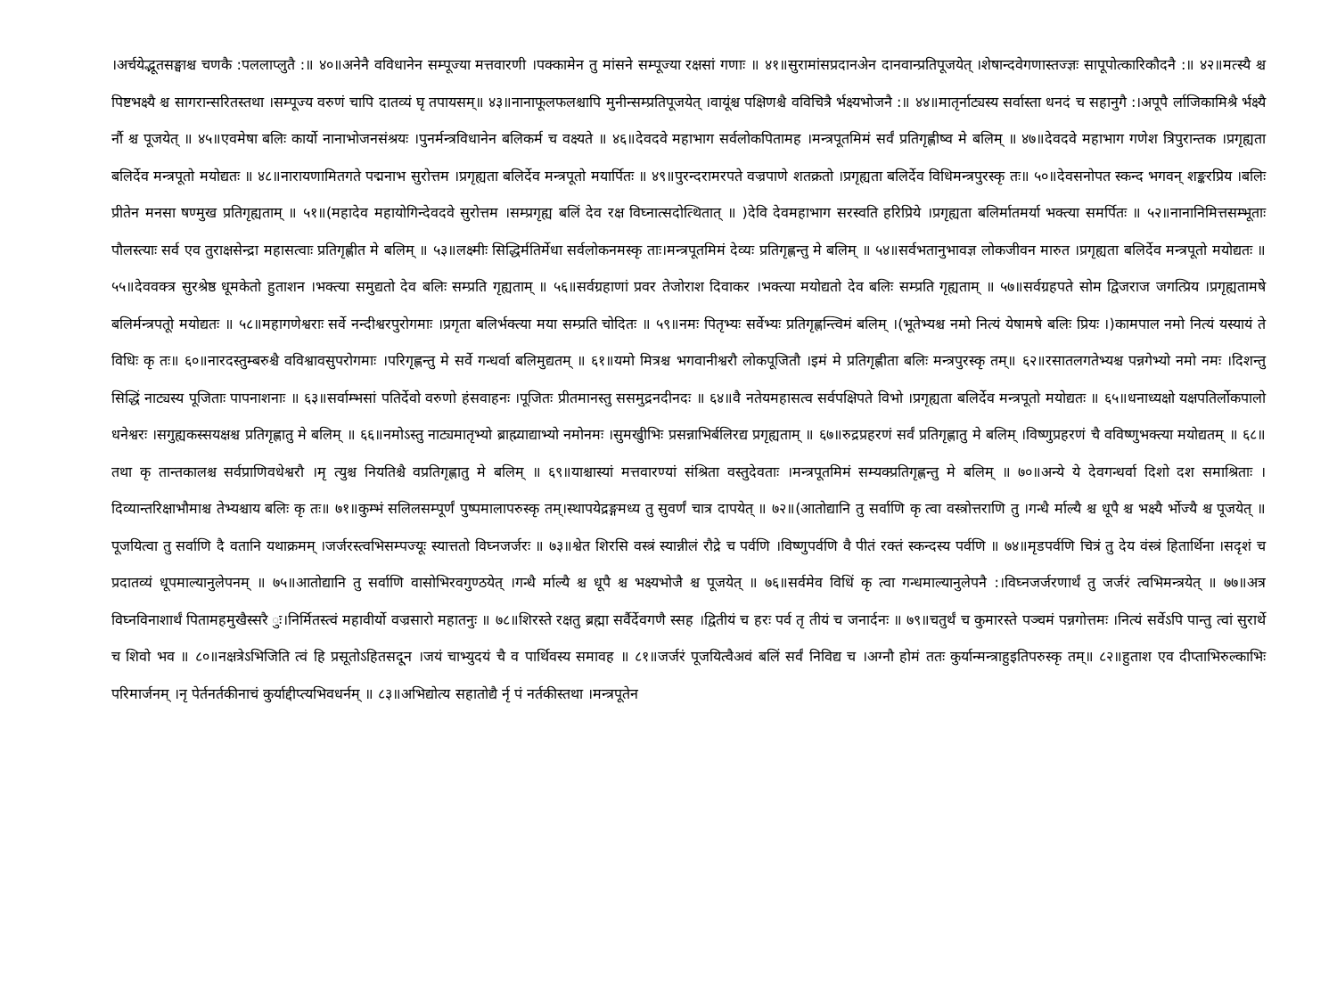।अर्चयेद्भूतसङ्घाश्च चणकै :पललाप्लुतै :॥ ४०॥अनेनै वविधानेन सम्पूज्या मत्तवारणी ।पक्कामेन तु मांसने सम्पूज्या रक्षसां गणाः ॥ ४१॥सुरामांसप्रदानअेन दानवान्प्रतिपूजयेत् ।शेषान्दवेगणास्तज्ज्ञः सापूपोत्कारिकौदनै :॥ ४२॥मत्स्यै श्च पिष्टभक्ष्यै श्च सागरान्सरितस्तथा ।सम्पूज्य वरुणं चापि दातव्यं घृ तपायसम्॥ ४३॥नानाफूलफलश्चापि मुनीन्सम्प्रतिपूजयेत् ।वायूंश्च पक्षिणश्चै वविचित्रै र्भक्ष्यभोजनै :॥ ४४॥मातृर्नाट्यस्य सर्वास्ता धनदं च सहानुगै :।अपूपै र्लाजिकामिश्रै र्भक्ष्यै र्नौ श्च पूजयेत् ॥ ४५॥एवमेषा बलिः कार्यो नानाभोजनसंश्रयः ।पुनर्मन्त्रविधानेन बलिकर्म च वक्ष्यते ॥ ४६॥देवदवे महाभाग सर्वलोकपितामह ।मन्त्रपूतमिमं सर्वं प्रतिगृह्णीष्व मे बलिम् ॥ ४७॥देवदवे महाभाग गणेश त्रिपुरान्तक ।प्रगृह्यता बलिर्देव मन्त्रपूतो मयोद्यतः ॥ ४८॥नारायणामितगते पद्मनाभ सुरोत्तम ।प्रगृह्यता बलिर्देव मन्त्रपूतो मयार्पितः ॥ ४९॥पुरन्दरामरपते वज्रपाणे शतक्रतो ।प्रगृह्यता बलिर्देव विधिमन्त्रपुरस्कृ तः॥ ५०॥देवसनोपत स्कन्द भगवन् शङ्करप्रिय ।बलिः प्रीतेन मनसा षण्मुख प्रतिगृह्यताम् ॥ ५१॥(महादेव महायोगिन्देवदवे सुरोत्तम ।सम्प्रगृह्य बलिं देव रक्ष विघ्नात्सदोत्थितात् ॥ )देवि देवमहाभाग सरस्वति हरिप्रिये ।प्रगृह्यता बलिर्मातमर्या भक्त्या समर्पितः ॥ ५२॥नानानिमित्तसम्भूताः पौलस्त्याः सर्व एव तुराक्षसेन्द्रा महासत्वाः प्रतिगृह्णीत मे बलिम् ॥ ५३॥लक्ष्मीः सिद्धिर्मतिर्मेधा सर्वलोकनमस्कृ ताः।मन्त्रपूतमिमं देव्यः प्रतिगृह्णन्तु मे बलिम् ॥ ५४॥सर्वभतानुभावज्ञ लोकजीवन मारुत ।प्रगृह्यता बलिर्देव मन्त्रपूतो मयोद्यतः ॥ ५५॥देववक्त्र सुरश्रेष्ठ धूमकेतो हुताशन ।भक्त्या समुद्यतो देव बलिः सम्प्रति गृह्यताम् ॥ ५६॥सर्वग्रहाणां प्रवर तेजोराश दिवाकर ।भक्त्या मयोद्यतो देव बलिः सम्प्रति गृह्यताम् ॥ ५७॥सर्वग्रहपते सोम द्विजराज जगत्प्रिय ।प्रगृह्यतामषे बलिर्मन्त्रपतूो मयोद्यतः ॥ ५८॥महागणेश्वराः सर्वे नन्दीश्वरपुरोगमाः ।प्रगृता बलिर्भक्त्या मया सम्प्रति चोदितः ॥ ५९॥नमः पितृभ्यः सर्वेभ्यः प्रतिगृह्णन्त्विमं बलिम् ।(भूतेभ्यश्च नमो नित्यं येषामषे बलिः प्रियः ।)कामपाल नमो नित्यं यस्यायं ते विधिः कृ तः॥ ६०॥नारदस्तुम्बरुश्चै वविश्वावसुपरोगमाः ।परिगृह्णन्तु मे सर्वे गन्धर्वा बलिमुद्यतम् ॥ ६१॥यमो मित्रश्च भगवानीश्वरौ लोकपूजितौ ।इमं मे प्रतिगृह्णीता बलिः मन्त्रपुरस्कृ तम्॥ ६२॥रसातलगतेभ्यश्च पन्नगेभ्यो नमो नमः ।दिशन्तु सिद्धिं नाट्यस्य पूजिताः पापनाशनाः ॥ ६३॥सर्वाम्भसां पतिर्देवो वरुणो हंसवाहनः ।पूजितः प्रीतमानस्तु ससमुद्रनदीनदः ॥ ६४॥वै नतेयमहासत्व सर्वपक्षिपते विभो ।प्रगृह्यता बलिर्देव मन्त्रपूतो मयोद्यतः ॥ ६५॥धनाध्यक्षो यक्षपतिर्लोकपालो धनेश्वरः ।सगुह्यकस्सयक्षश्च प्रतिगृह्णातु मे बलिम् ॥ ६६॥नमोऽस्तु नाट्यमातृभ्यो ब्राह्म्याद्याभ्यो नमोनमः ।सुमखुीभिः प्रसन्नाभिर्बलिरद्य प्रगृह्यताम् ॥ ६७॥रुद्रप्रहरणं सर्वं प्रतिगृह्णातु मे बलिम् ।विष्णुप्रहरणं चै वविष्णुभक्त्या मयोद्यतम् ॥ ६८॥तथा कृ तान्तकालश्च सर्वप्राणिवधेश्वरौ ।मृ त्युश्च नियतिश्चै वप्रतिगृह्णातु मे बलिम् ॥ ६९॥याश्चास्यां मत्तवारण्यां संश्रिता वस्तुदेवताः ।मन्त्रपूतमिमं सम्यक्प्रतिगृह्णन्तु मे बलिम् ॥ ७०॥अन्ये ये देवगन्धर्वा दिशो दश समाश्रिताः ।दिव्यान्तरिक्षाभौमाश्च तेभ्यश्चाय बलिः कृ तः॥ ७१॥कुम्भं सलिलसम्पूर्णं पुष्पमालापरुस्कृ तम्।स्थापयेद्रङ्गमध्य तु सुवर्णं चात्र दापयेत् ॥ ७२॥(आतोद्यानि तु सर्वाणि कृ त्वा वस्त्रोत्तराणि तु ।गन्धै र्माल्यै श्च धूपै श्च भक्ष्यै र्भोज्यै श्च पूजयेत् ॥पूजयित्वा तु सर्वाणि दै वतानि यथाक्रमम् ।जर्जरस्त्वभिसम्पज्यूः स्यात्ततो विघ्नजर्जरः ॥ ७३॥श्वेत शिरसि वस्त्रं स्यान्नीलं रौद्रे च पर्वणि ।विष्णुपर्वणि वै पीतं रक्तं स्कन्दस्य पर्वणि ॥ ७४॥मृडपर्वणि चित्रं तु देय वंस्त्रं हितार्थिना ।सदृशं च प्रदातव्यं धूपमाल्यानुलेपनम् ॥ ७५॥आतोद्यानि तु सर्वाणि वासोभिरवगुण्ठयेत् ।गन्धै र्माल्यै श्च धूपै श्च भक्ष्यभोजै श्च पूजयेत् ॥ ७६॥सर्वमेव विधिं कृ त्वा गन्धमाल्यानुलेपनै :।विघ्नजर्जरणार्थं तु जर्जरं त्वभिमन्त्रयेत् ॥ ७७॥अत्र विघ्नविनाशार्थं पितामहमुखैस्सरै ुः।निर्मितस्त्वं महावीर्यो वज्रसारो महातनुः ॥ ७८॥शिरस्ते रक्षतु ब्रह्मा सर्वैर्देवगणै स्सह ।द्वितीयं च हरः पर्व तृ तीयं च जनार्दनः ॥ ७९॥चतुर्थं च कुमारस्ते पञ्चमं पन्नगोत्तमः ।नित्यं सर्वेऽपि पान्तु त्वां सुरार्थे च शिवो भव ॥ ८०॥नक्षत्रेऽभिजिति त्वं हि प्रसूतोऽहितसदू्न ।जयं चाभ्युदयं चै व पार्थिवस्य समावह ॥ ८१॥जर्जरं पूजयित्वैअवं बलिं सर्वं निविद्य च ।अग्नौ होमं ततः कुर्यान्मन्त्राहुइतिपरुस्कृ तम्॥ ८२॥हुताश एव दीप्ताभिरुल्काभिः परिमार्जनम् ।नृ पेर्तनर्तकीनाचं कुर्याद्दीप्त्यभिवधर्नम् ॥ ८३॥अभिद्योत्य सहातोद्यै र्नृ पं नर्तकीस्तथा ।मन्त्रपूतेन